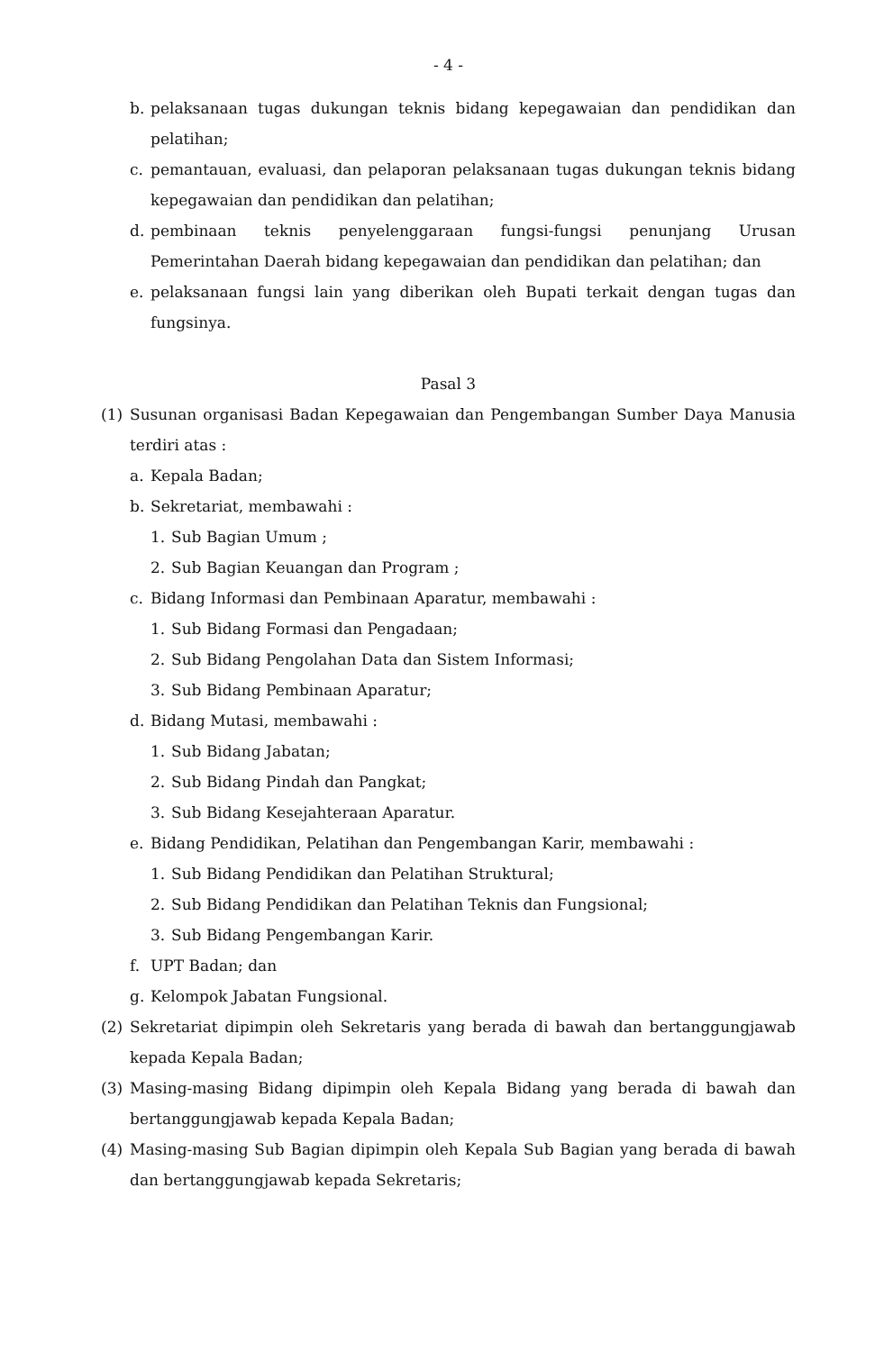- 4 -
b. pelaksanaan tugas dukungan teknis bidang kepegawaian dan pendidikan dan pelatihan;
c. pemantauan, evaluasi, dan pelaporan pelaksanaan tugas dukungan teknis bidang kepegawaian dan pendidikan dan pelatihan;
d. pembinaan teknis penyelenggaraan fungsi-fungsi penunjang Urusan Pemerintahan Daerah bidang kepegawaian dan pendidikan dan pelatihan; dan
e. pelaksanaan fungsi lain yang diberikan oleh Bupati terkait dengan tugas dan fungsinya.
Pasal 3
(1) Susunan organisasi Badan Kepegawaian dan Pengembangan Sumber Daya Manusia terdiri atas :
a. Kepala Badan;
b. Sekretariat, membawahi :
1. Sub Bagian Umum ;
2. Sub Bagian Keuangan dan Program ;
c. Bidang Informasi dan Pembinaan Aparatur, membawahi :
1. Sub Bidang Formasi dan Pengadaan;
2. Sub Bidang Pengolahan Data dan Sistem Informasi;
3. Sub Bidang Pembinaan Aparatur;
d. Bidang Mutasi, membawahi :
1. Sub Bidang Jabatan;
2. Sub Bidang Pindah dan Pangkat;
3. Sub Bidang Kesejahteraan Aparatur.
e. Bidang Pendidikan, Pelatihan dan Pengembangan Karir, membawahi :
1. Sub Bidang Pendidikan dan Pelatihan Struktural;
2. Sub Bidang Pendidikan dan Pelatihan Teknis dan Fungsional;
3. Sub Bidang Pengembangan Karir.
f. UPT Badan; dan
g. Kelompok Jabatan Fungsional.
(2) Sekretariat dipimpin oleh Sekretaris yang berada di bawah dan bertanggungjawab kepada Kepala Badan;
(3) Masing-masing Bidang dipimpin oleh Kepala Bidang yang berada di bawah dan bertanggungjawab kepada Kepala Badan;
(4) Masing-masing Sub Bagian dipimpin oleh Kepala Sub Bagian yang berada di bawah dan bertanggungjawab kepada Sekretaris;